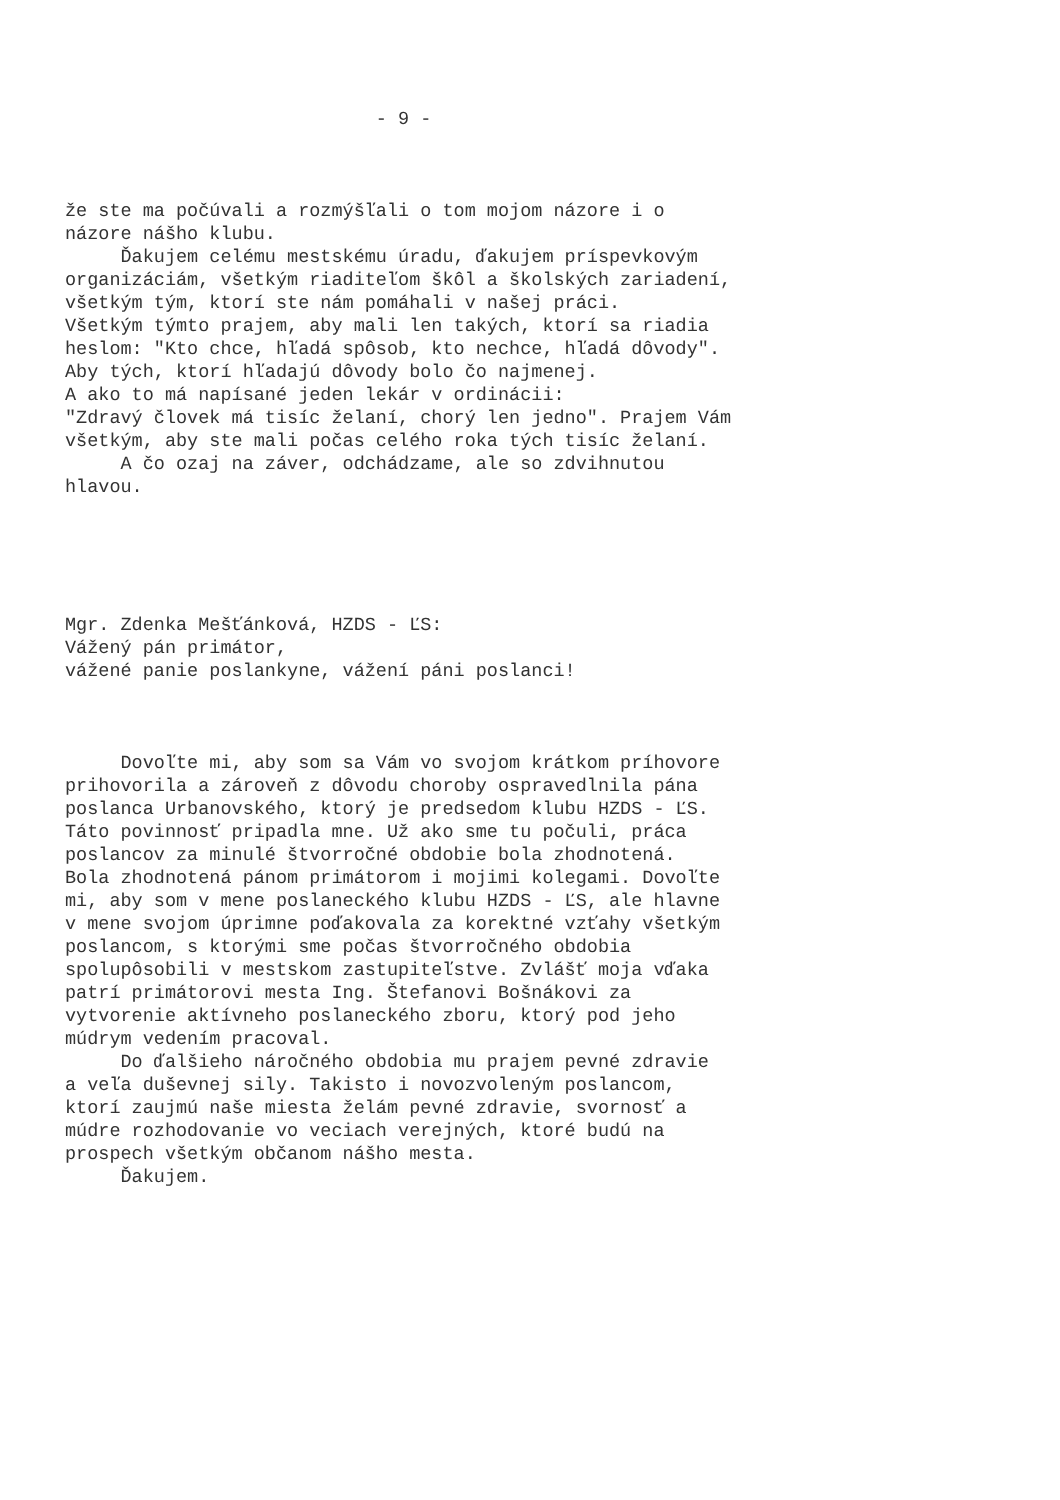- 9 -
že ste ma počúvali a rozmýšľali o tom mojom názore i o názore nášho klubu. Ďakujem celému mestskému úradu, ďakujem príspevkovým organizáciám, všetkým riaditeľom škôl a školských zariadení, všetkým tým, ktorí ste nám pomáhali v našej práci. Všetkým týmto prajem, aby mali len takých, ktorí sa riadia heslom: "Kto chce, hľadá spôsob, kto nechce, hľadá dôvody". Aby tých, ktorí hľadajú dôvody bolo čo najmenej. A ako to má napísané jeden lekár v ordinácii: "Zdravý človek má tisíc želaní, chorý len jedno". Prajem Vám všetkým, aby ste mali počas celého roka tých tisíc želaní. A čo ozaj na záver, odchádzame, ale so zdvihnutou hlavou.
Mgr. Zdenka Mešťánková, HZDS - ĽS: Vážený pán primátor, vážené panie poslankyne, vážení páni poslanci!
Dovoľte mi, aby som sa Vám vo svojom krátkom príhovore prihovorila a zároveň z dôvodu choroby ospravedlnila pána poslanca Urbanovského, ktorý je predsedom klubu HZDS - ĽS. Táto povinnosť pripadla mne. Už ako sme tu počuli, práca poslancov za minulé štvorročné obdobie bola zhodnotená. Bola zhodnotená pánom primátorom i mojimi kolegami. Dovoľte mi, aby som v mene poslaneckého klubu HZDS - ĽS, ale hlavne v mene svojom úprimne poďakovala za korektné vzťahy všetkým poslancom, s ktorými sme počas štvorročného obdobia spolupôsobili v mestskom zastupiteľstve. Zvlášť moja vďaka patrí primátorovi mesta Ing. Štefanovi Bošnákovi za vytvorenie aktívneho poslaneckého zboru, ktorý pod jeho múdrym vedením pracoval. Do ďalšieho náročného obdobia mu prajem pevné zdravie a veľa duševnej sily. Takisto i novozvoleným poslancom, ktorí zaujmú naše miesta želám pevné zdravie, svornosť a múdre rozhodovanie vo veciach verejných, ktoré budú na prospech všetkým občanom nášho mesta. Ďakujem.